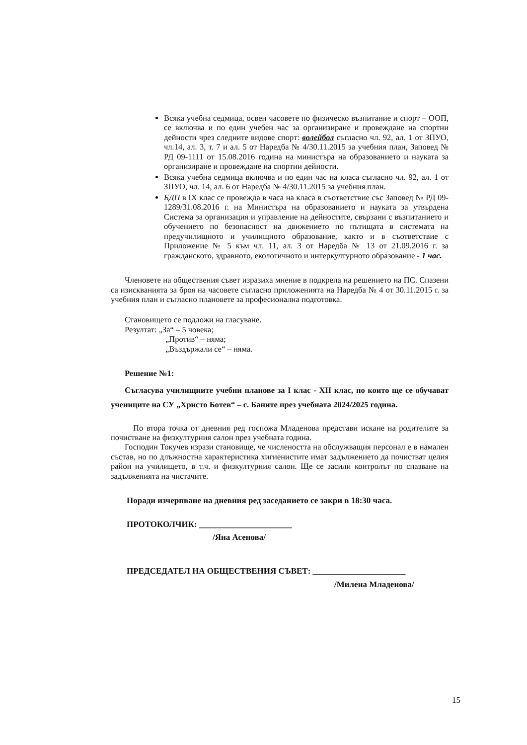Всяка учебна седмица, освен часовете по физическо възпитание и спорт – ООП, се включва и по един учебен час за организиране и провеждане на спортни дейности чрез следните видове спорт: волейбол съгласно чл. 92, ал. 1 от ЗПУО, чл.14, ал. 3, т. 7 и ал. 5 от Наредба № 4/30.11.2015 за учебния план, Заповед № РД 09-1111 от 15.08.2016 година на министъра на образованието и науката за организиране и провеждане на спортни дейности.
Всяка учебна седмица включва и по един час на класа съгласно чл. 92, ал. 1 от ЗПУО, чл. 14, ал. 6 от Наредба № 4/30.11.2015 за учебния план.
БДП в IX клас се провежда в часа на класа в съответствие със Заповед № РД 09-1289/31.08.2016 г. на Министъра на образованието и науката за утвърдена Система за организация и управление на дейностите, свързани с възпитанието и обучението по безопасност на движението по пътищата в системата на предучилищното и училищното образование, както и в съответствие с Приложение № 5 към чл. 11, ал. 3 от Наредба № 13 от 21.09.2016 г. за гражданското, здравното, екологичното и интеркултурното образование - 1 час.
Членовете на обществения съвет изразиха мнение в подкрепа на решението на ПС. Спазени са изискванията за броя на часовете съгласно приложенията на Наредба № 4 от 30.11.2015 г. за учебния план и съгласно плановете за професионална подготовка.
Становището се подложи на гласуване.
Резултат: „За“ – 5 човека;
„Против“ – няма;
„Въздържали се“ – няма.
Решение №1:
Съгласува училищните учебни планове за I клас - XII клас, по които ще се обучават учениците на СУ „Христо Ботев“ – с. Баните през учебната 2024/2025 година.
По втора точка от дневния ред госпожа Младенова представи искане на родителите за почистване на физкултурния салон през учебната година.
Господин Токучев изрази становище, че числеността на обслужващия персонал е в намален състав, но по длъжностна характеристика хигиенистите имат задължението да почистват целия район на училището, в т.ч. и физкултурния салон. Ще се засили контролът по спазване на задълженията на чистачите.
Поради изчерпване на дневния ред заседанието се закри в 18:30 часа.
ПРОТОКОЛЧИК: ______________________
/Яна Асенова/
ПРЕДСЕДАТЕЛ НА ОБЩЕСТВЕНИЯ СЪВЕТ: ______________________
/Милена Младенова/
15